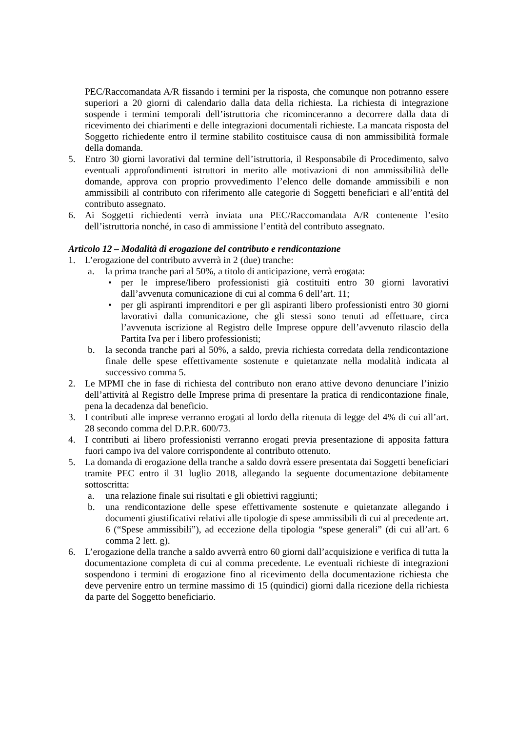PEC/Raccomandata A/R fissando i termini per la risposta, che comunque non potranno essere superiori a 20 giorni di calendario dalla data della richiesta. La richiesta di integrazione sospende i termini temporali dell’istruttoria che ricominceranno a decorrere dalla data di ricevimento dei chiarimenti e delle integrazioni documentali richieste. La mancata risposta del Soggetto richiedente entro il termine stabilito costituisce causa di non ammissibilità formale della domanda.
5. Entro 30 giorni lavorativi dal termine dell’istruttoria, il Responsabile di Procedimento, salvo eventuali approfondimenti istruttori in merito alle motivazioni di non ammissibilità delle domande, approva con proprio provvedimento l’elenco delle domande ammissibili e non ammissibili al contributo con riferimento alle categorie di Soggetti beneficiari e all’entità del contributo assegnato.
6. Ai Soggetti richiedenti verrà inviata una PEC/Raccomandata A/R contenente l’esito dell’istruttoria nonché, in caso di ammissione l’entità del contributo assegnato.
Articolo 12 – Modalità di erogazione del contributo e rendicontazione
1. L’erogazione del contributo avverrà in 2 (due) tranche:
a. la prima tranche pari al 50%, a titolo di anticipazione, verrà erogata:
• per le imprese/libero professionisti già costituiti entro 30 giorni lavorativi dall’avvenuta comunicazione di cui al comma 6 dell’art. 11;
• per gli aspiranti imprenditori e per gli aspiranti libero professionisti entro 30 giorni lavorativi dalla comunicazione, che gli stessi sono tenuti ad effettuare, circa l’avvenuta iscrizione al Registro delle Imprese oppure dell’avvenuto rilascio della Partita Iva per i libero professionisti;
b. la seconda tranche pari al 50%, a saldo, previa richiesta corredata della rendicontazione finale delle spese effettivamente sostenute e quietanzate nella modalità indicata al successivo comma 5.
2. Le MPMI che in fase di richiesta del contributo non erano attive devono denunciare l’inizio dell’attività al Registro delle Imprese prima di presentare la pratica di rendicontazione finale, pena la decadenza dal beneficio.
3. I contributi alle imprese verranno erogati al lordo della ritenuta di legge del 4% di cui all’art. 28 secondo comma del D.P.R. 600/73.
4. I contributi ai libero professionisti verranno erogati previa presentazione di apposita fattura fuori campo iva del valore corrispondente al contributo ottenuto.
5. La domanda di erogazione della tranche a saldo dovrà essere presentata dai Soggetti beneficiari tramite PEC entro il 31 luglio 2018, allegando la seguente documentazione debitamente sottoscritta:
a. una relazione finale sui risultati e gli obiettivi raggiunti;
b. una rendicontazione delle spese effettivamente sostenute e quietanzate allegando i documenti giustificativi relativi alle tipologie di spese ammissibili di cui al precedente art. 6 (“Spese ammissibili”), ad eccezione della tipologia “spese generali” (di cui all’art. 6 comma 2 lett. g).
6. L’erogazione della tranche a saldo avverrà entro 60 giorni dall’acquisizione e verifica di tutta la documentazione completa di cui al comma precedente. Le eventuali richieste di integrazioni sospendono i termini di erogazione fino al ricevimento della documentazione richiesta che deve pervenire entro un termine massimo di 15 (quindici) giorni dalla ricezione della richiesta da parte del Soggetto beneficiario.